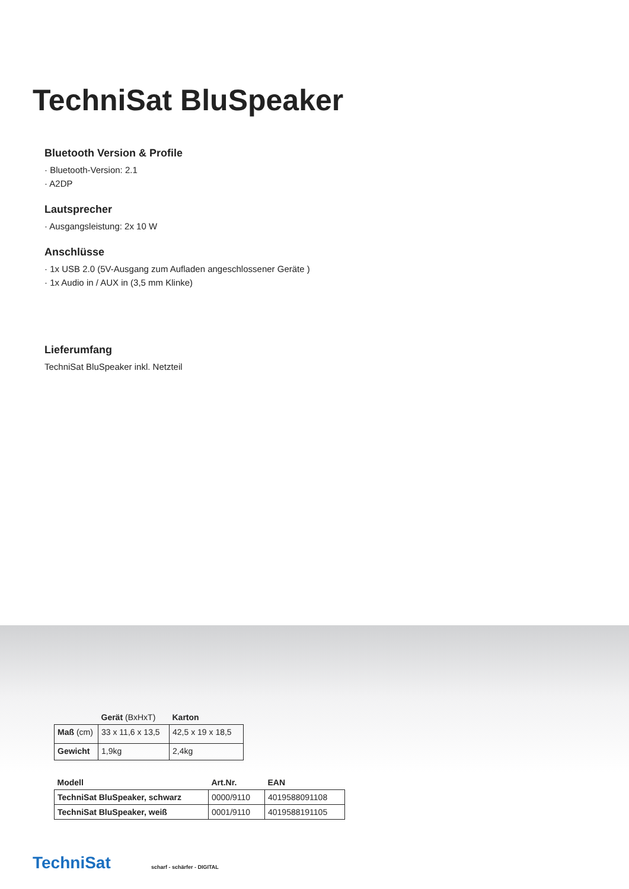TechniSat BluSpeaker
Bluetooth Version & Profile
· Bluetooth-Version: 2.1
· A2DP
Lautsprecher
· Ausgangsleistung: 2x 10 W
Anschlüsse
· 1x USB 2.0 (5V-Ausgang zum Aufladen angeschlossener Geräte )
· 1x Audio in / AUX in (3,5 mm Klinke)
Lieferumfang
TechniSat BluSpeaker inkl. Netzteil
| | Gerät (BxHxT) | Karton |
| --- | --- | --- |
| Maß (cm) | 33 x 11,6 x 13,5 | 42,5 x 19 x 18,5 |
| Gewicht | 1,9kg | 2,4kg |
| Modell | Art.Nr. | EAN |
| --- | --- | --- |
| TechniSat BluSpeaker, schwarz | 0000/9110 | 4019588091108 |
| TechniSat BluSpeaker, weiß | 0001/9110 | 4019588191105 |
TechniSat scharf - schärfer - DIGITAL